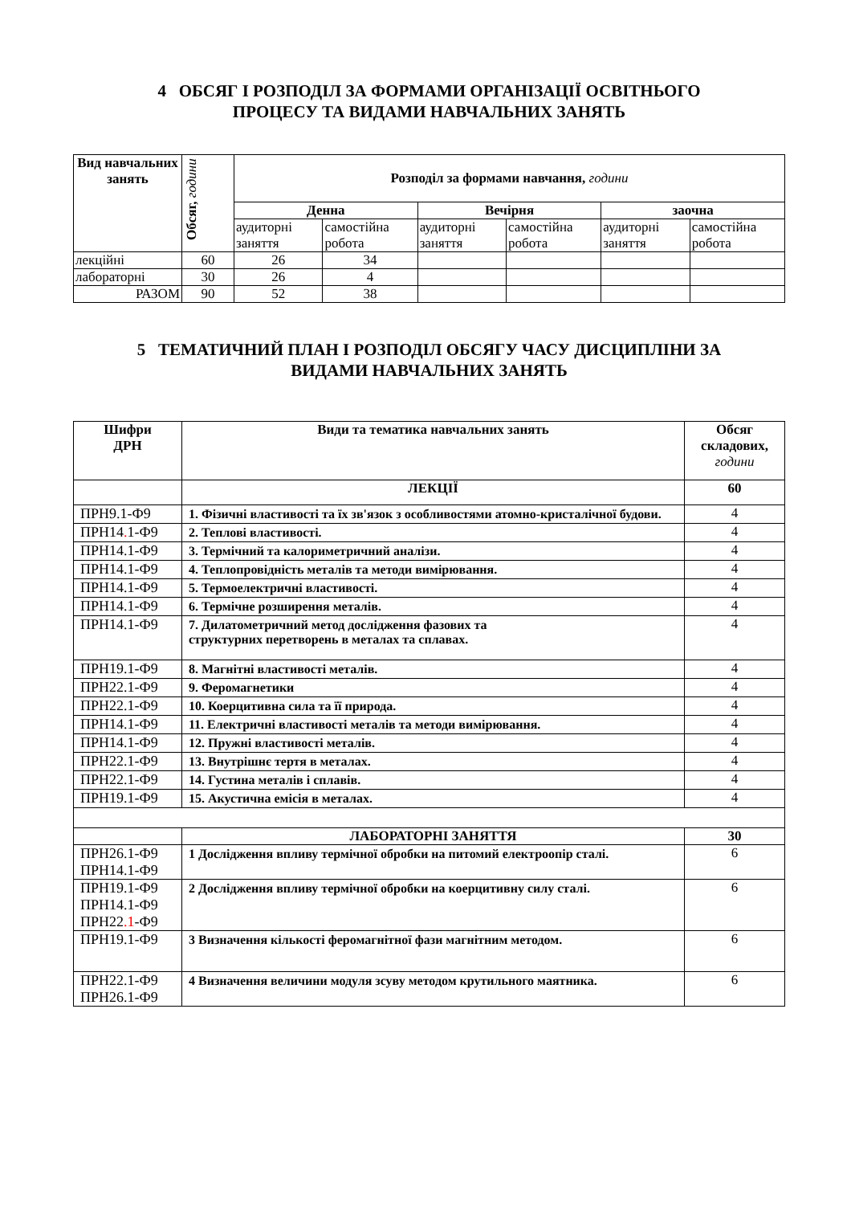4 ОБСЯГ І РОЗПОДІЛ ЗА ФОРМАМИ ОРГАНІЗАЦІЇ ОСВІТНЬОГО
ПРОЦЕСУ ТА ВИДАМИ НАВЧАЛЬНИХ ЗАНЯТЬ
| Вид навчальних занять | Обсяг, години | Розподіл за формами навчання, години | | | | | |
| --- | --- | --- | --- | --- | --- | --- | --- |
| | | Денна | | Вечірня | | заочна | |
| | | аудиторні заняття | самостійна робота | аудиторні заняття | самостійна робота | аудиторні заняття | самостійна робота |
| лекційні | 60 | 26 | 34 | | | | |
| лабораторні | 30 | 26 | 4 | | | | |
| РАЗОМ | 90 | 52 | 38 | | | | |
5 ТЕМАТИЧНИЙ ПЛАН І РОЗПОДІЛ ОБСЯГУ ЧАСУ ДИСЦИПЛІНИ ЗА
ВИДАМИ НАВЧАЛЬНИХ ЗАНЯТЬ
| Шифри ДРН | Види та тематика навчальних занять | Обсяг складових, години |
| --- | --- | --- |
| | ЛЕКЦІЇ | 60 |
| ПРН9.1-Ф9 | 1. Фізичні властивості та їх зв'язок з особливостями атомно-кристалічної будови. | 4 |
| ПРН14 . 1-Ф9 | 2. Теплові властивості. | 4 |
| ПРН14.1-Ф9 | 3. Термічний та калориметричний аналізи. | 4 |
| ПРН14.1-Ф9 | 4. Теплопровідність металів та методи вимірювання. | 4 |
| ПРН14.1-Ф9 | 5. Термоелектричні властивості. | 4 |
| ПРН14.1-Ф9 | 6. Термічне розширення металів. | 4 |
| ПРН14.1-Ф9 | 7. Дилатометричний метод дослідження фазових та структурних перетворень в металах та сплавах. | 4 |
| ПРН19.1-Ф9 | 8. Магнітні властивості металів. | 4 |
| ПРН22.1-Ф9 | 9. Феромагнетики | 4 |
| ПРН22.1-Ф9 | 10. Коерцитивна сила та її природа. | 4 |
| ПРН14.1-Ф9 | 11. Електричні властивості металів та методи вимірювання. | 4 |
| ПРН14.1-Ф9 | 12. Пружні властивості металів. | 4 |
| ПРН22.1-Ф9 | 13. Внутрішнє тертя в металах. | 4 |
| ПРН22.1-Ф9 | 14. Густина металів і сплавів. | 4 |
| ПРН19.1-Ф9 | 15. Акустична емісія в металах. | 4 |
| | ЛАБОРАТОРНІ ЗАНЯТТЯ | 30 |
| ПРН26.1-Ф9 ПРН14.1-Ф9 | 1 Дослідження впливу термічної обробки на питомий електроопір сталі. | 6 |
| ПРН19.1-Ф9 ПРН14.1-Ф9 ПРН22 .1 -Ф9 | 2 Дослідження впливу термічної обробки на коерцитивну силу сталі. | 6 |
| ПРН19.1-Ф9 | 3 Визначення кількості феромагнітної фази магнітним методом. | 6 |
| ПРН22.1-Ф9 ПРН26.1-Ф9 | 4 Визначення величини модуля зсуву методом крутильного маятника. | 6 |